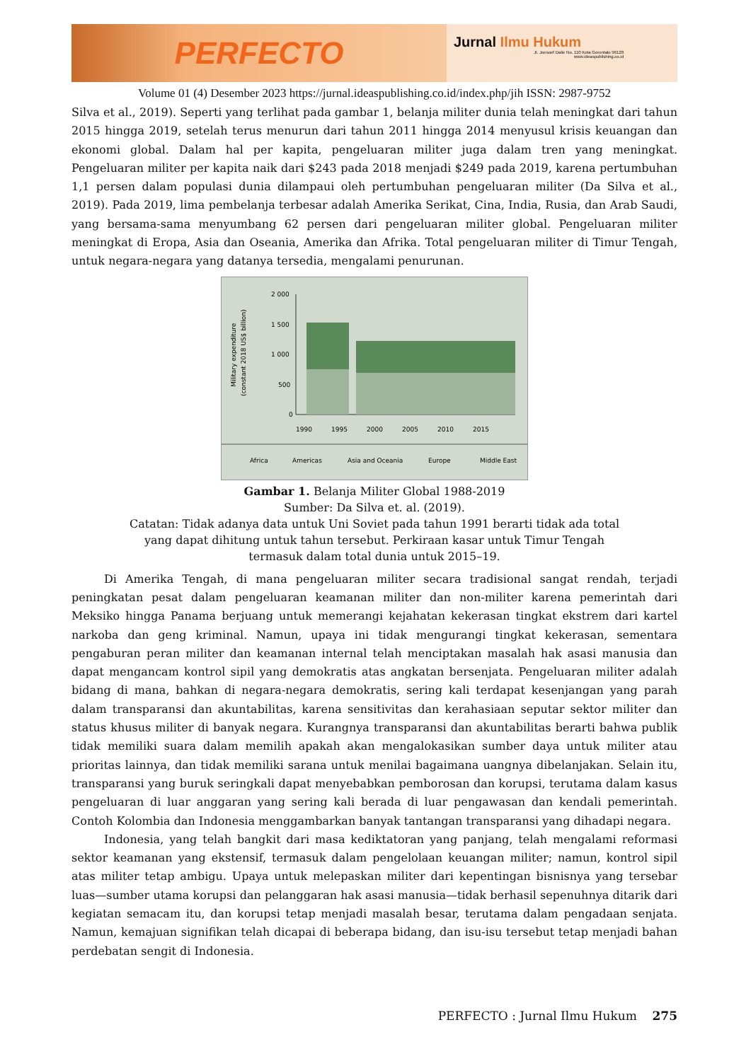PERFECTO
Jurnal Ilmu Hukum
Jl. Joesoef Dalie No. 110 Kota Gorontalo 96128
www.ideaspublishing.co.id
Volume 01 (4) Desember 2023 https://jurnal.ideaspublishing.co.id/index.php/jih ISSN: 2987-9752
Silva et al., 2019). Seperti yang terlihat pada gambar 1, belanja militer dunia telah meningkat dari tahun 2015 hingga 2019, setelah terus menurun dari tahun 2011 hingga 2014 menyusul krisis keuangan dan ekonomi global. Dalam hal per kapita, pengeluaran militer juga dalam tren yang meningkat. Pengeluaran militer per kapita naik dari $243 pada 2018 menjadi $249 pada 2019, karena pertumbuhan 1,1 persen dalam populasi dunia dilampaui oleh pertumbuhan pengeluaran militer (Da Silva et al., 2019). Pada 2019, lima pembelanja terbesar adalah Amerika Serikat, Cina, India, Rusia, dan Arab Saudi, yang bersama-sama menyumbang 62 persen dari pengeluaran militer global. Pengeluaran militer meningkat di Eropa, Asia dan Oseania, Amerika dan Afrika. Total pengeluaran militer di Timur Tengah, untuk negara-negara yang datanya tersedia, mengalami penurunan.
Military expenditure
(constant 2018 US$ billion)
2 000
1 500
1 000
500
0
1990
1995
2000
2005
2010
2015
Africa
Americas
Asia and Oceania
Europe
Middle East
Gambar 1. Belanja Militer Global 1988-2019
Sumber: Da Silva et. al. (2019).
Catatan: Tidak adanya data untuk Uni Soviet pada tahun 1991 berarti tidak ada total
yang dapat dihitung untuk tahun tersebut. Perkiraan kasar untuk Timur Tengah
termasuk dalam total dunia untuk 2015–19.
Di Amerika Tengah, di mana pengeluaran militer secara tradisional sangat rendah, terjadi peningkatan pesat dalam pengeluaran keamanan militer dan non-militer karena pemerintah dari Meksiko hingga Panama berjuang untuk memerangi kejahatan kekerasan tingkat ekstrem dari kartel narkoba dan geng kriminal. Namun, upaya ini tidak mengurangi tingkat kekerasan, sementara pengaburan peran militer dan keamanan internal telah menciptakan masalah hak asasi manusia dan dapat mengancam kontrol sipil yang demokratis atas angkatan bersenjata. Pengeluaran militer adalah bidang di mana, bahkan di negara-negara demokratis, sering kali terdapat kesenjangan yang parah dalam transparansi dan akuntabilitas, karena sensitivitas dan kerahasiaan seputar sektor militer dan status khusus militer di banyak negara. Kurangnya transparansi dan akuntabilitas berarti bahwa publik tidak memiliki suara dalam memilih apakah akan mengalokasikan sumber daya untuk militer atau prioritas lainnya, dan tidak memiliki sarana untuk menilai bagaimana uangnya dibelanjakan. Selain itu, transparansi yang buruk seringkali dapat menyebabkan pemborosan dan korupsi, terutama dalam kasus pengeluaran di luar anggaran yang sering kali berada di luar pengawasan dan kendali pemerintah. Contoh Kolombia dan Indonesia menggambarkan banyak tantangan transparansi yang dihadapi negara.
Indonesia, yang telah bangkit dari masa kediktatoran yang panjang, telah mengalami reformasi sektor keamanan yang ekstensif, termasuk dalam pengelolaan keuangan militer; namun, kontrol sipil atas militer tetap ambigu. Upaya untuk melepaskan militer dari kepentingan bisnisnya yang tersebar luas—sumber utama korupsi dan pelanggaran hak asasi manusia—tidak berhasil sepenuhnya ditarik dari kegiatan semacam itu, dan korupsi tetap menjadi masalah besar, terutama dalam pengadaan senjata. Namun, kemajuan signifikan telah dicapai di beberapa bidang, dan isu-isu tersebut tetap menjadi bahan perdebatan sengit di Indonesia.
PERFECTO : Jurnal Ilmu Hukum 275